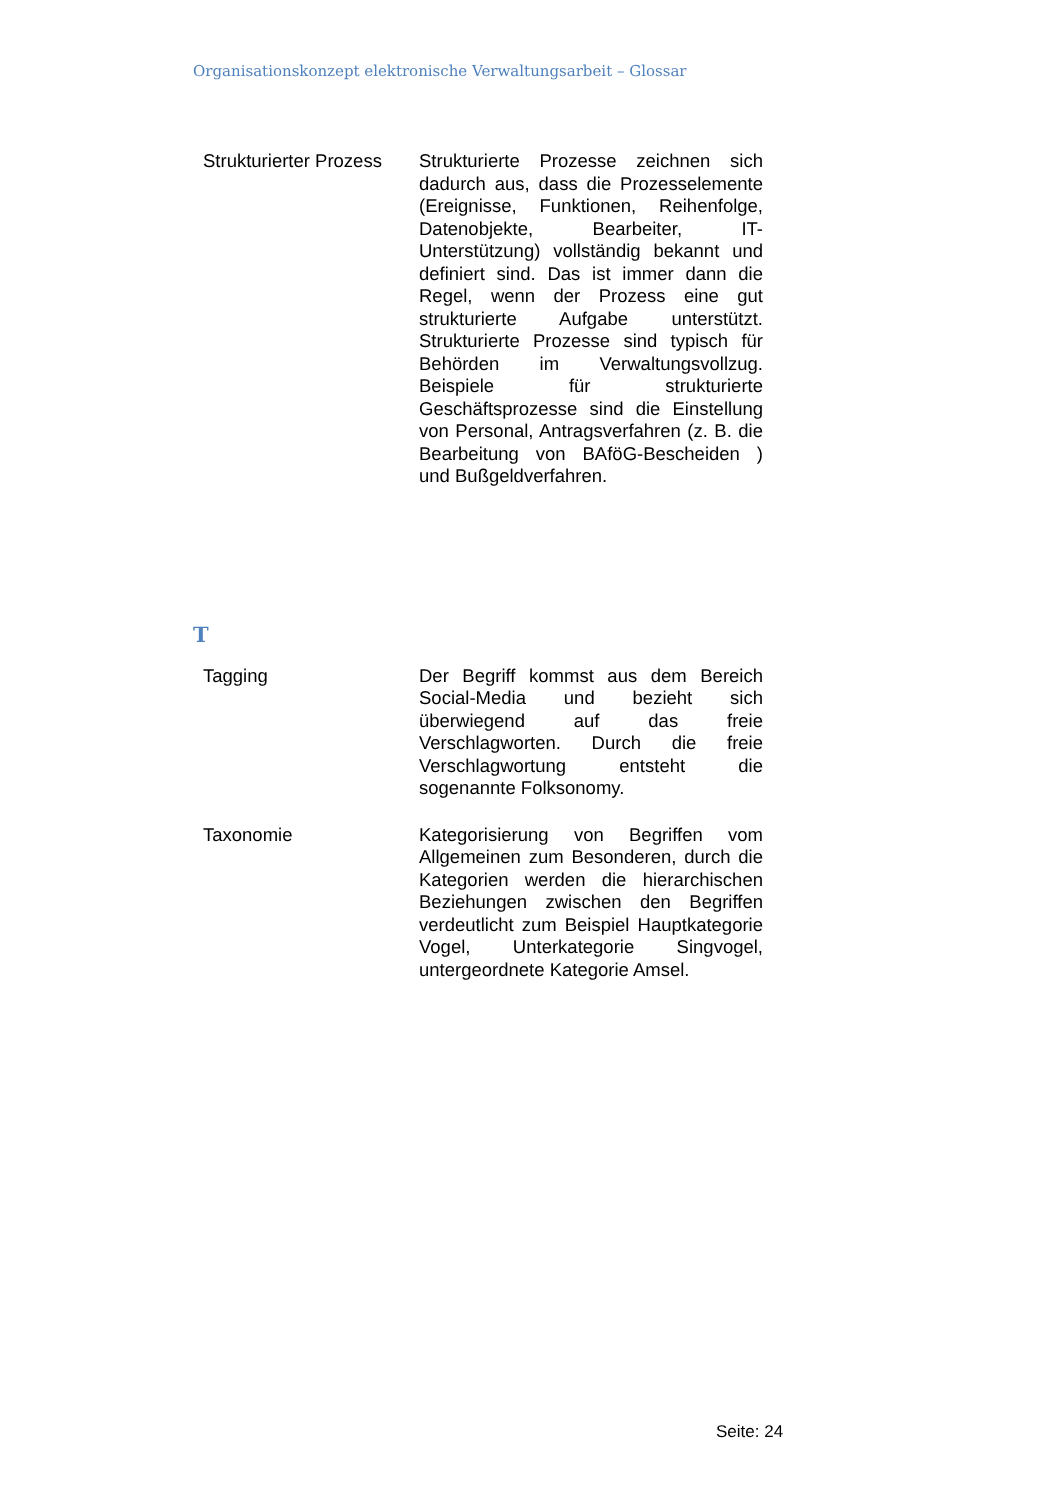Organisationskonzept elektronische Verwaltungsarbeit – Glossar
| Strukturierter Prozess | Strukturierte Prozesse zeichnen sich dadurch aus, dass die Prozesselemente (Ereignisse, Funktionen, Reihenfolge, Datenobjekte, Bearbeiter, IT-Unterstützung) vollständig bekannt und definiert sind. Das ist immer dann die Regel, wenn der Prozess eine gut strukturierte Aufgabe unterstützt. Strukturierte Prozesse sind typisch für Behörden im Verwaltungsvollzug. Beispiele für strukturierte Geschäftsprozesse sind die Einstellung von Personal, Antragsverfahren (z. B. die Bearbeitung von BAföG-Bescheiden ) und Bußgeldverfahren. |
T
| Tagging | Der Begriff kommst aus dem Bereich Social-Media und bezieht sich überwiegend auf das freie Verschlagworten. Durch die freie Verschlagwortung entsteht die sogenannte Folksonomy. |
| Taxonomie | Kategorisierung von Begriffen vom Allgemeinen zum Besonderen, durch die Kategorien werden die hierarchischen Beziehungen zwischen den Begriffen verdeutlicht zum Beispiel Hauptkategorie Vogel, Unterkategorie Singvogel, untergeordnete Kategorie Amsel. |
Seite: 24